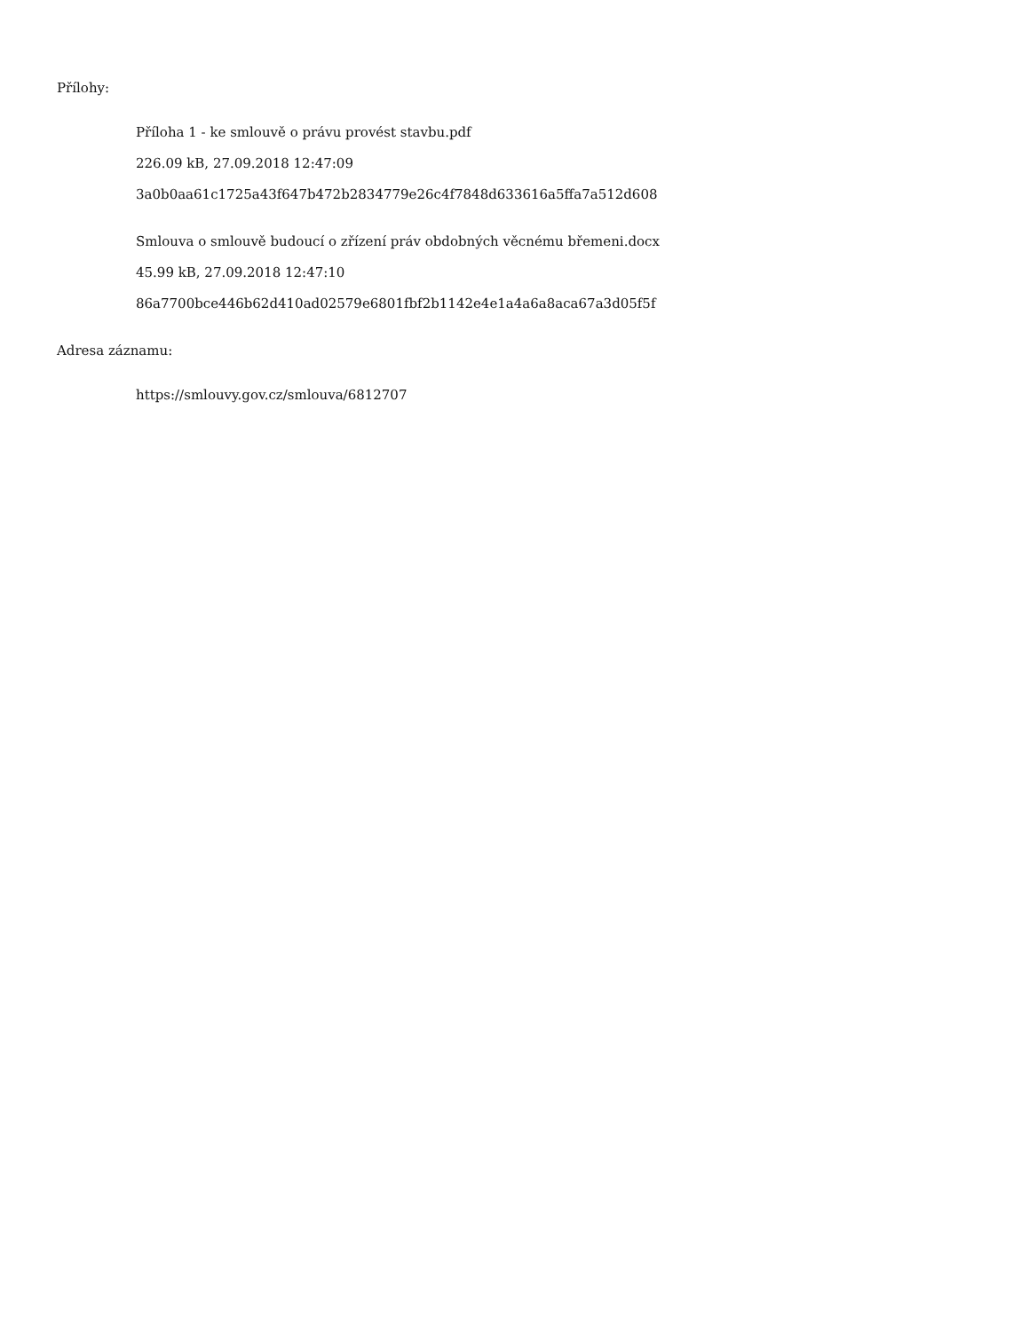Přílohy:
Příloha 1 - ke smlouvě o právu provést stavbu.pdf
226.09 kB, 27.09.2018 12:47:09
3a0b0aa61c1725a43f647b472b2834779e26c4f7848d633616a5ffa7a512d608
Smlouva o smlouvě budoucí o zřízení práv obdobných věcnému břemeni.docx
45.99 kB, 27.09.2018 12:47:10
86a7700bce446b62d410ad02579e6801fbf2b1142e4e1a4a6a8aca67a3d05f5f
Adresa záznamu:
https://smlouvy.gov.cz/smlouva/6812707